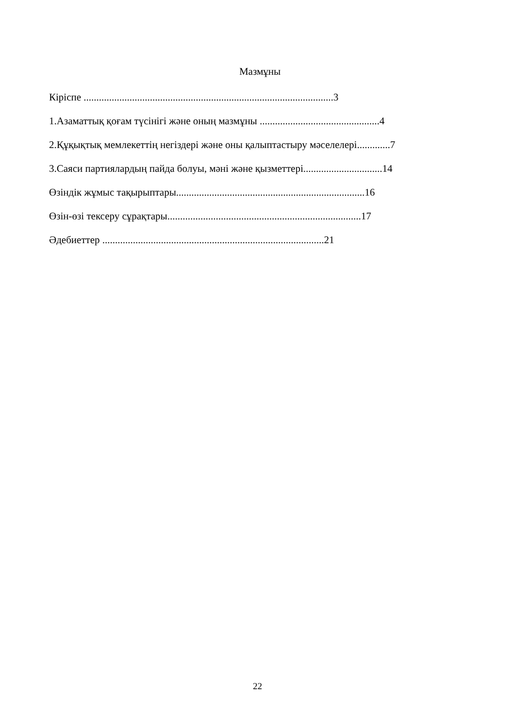Мазмұны
Кіріспе ..................................................................................................3
1.Азаматтық қоғам түсінігі және оның мазмұны ...............................................4
2.Құқықтық мемлекеттің негіздері және оны қалыптастыру мәселелері.............7
3.Саяси партиялардың пайда болуы, мәні және қызметтері...............................14
Өзіндік жұмыс тақырыптары..........................................................................16
Өзін-өзі тексеру сұрақтары............................................................................17
Әдебиеттер .......................................................................................21
22